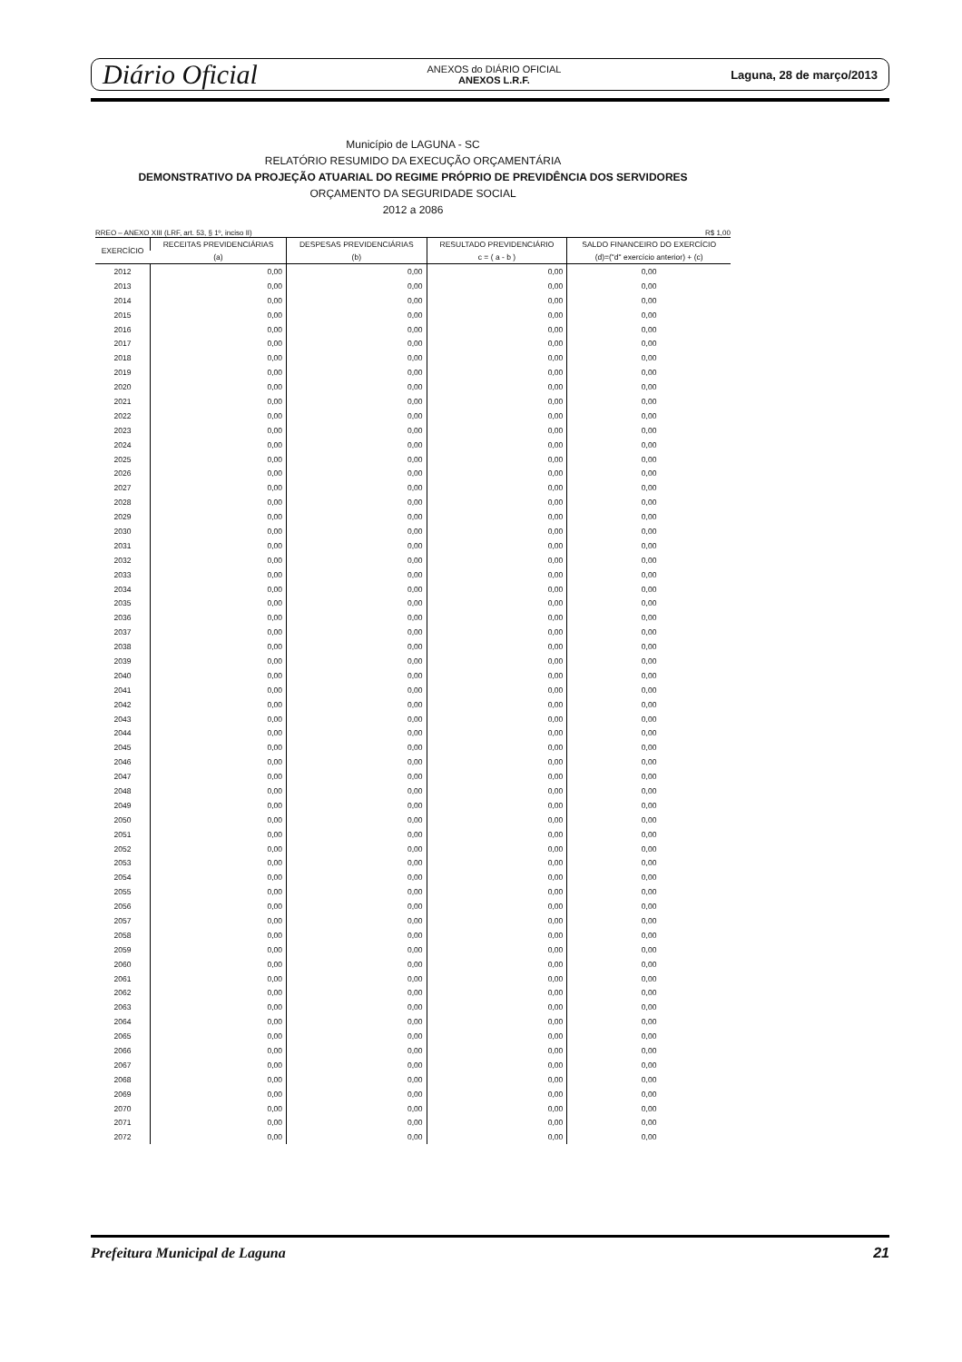Diário Oficial
ANEXOS do DIÁRIO OFICIAL
ANEXOS L.R.F.
Laguna, 28 de março/2013
Município de LAGUNA - SC
RELATÓRIO RESUMIDO DA EXECUÇÃO ORÇAMENTÁRIA
DEMONSTRATIVO DA PROJEÇÃO ATUARIAL DO REGIME PRÓPRIO DE PREVIDÊNCIA DOS SERVIDORES
ORÇAMENTO DA SEGURIDADE SOCIAL
2012 a 2086
RREO – ANEXO XIII (LRF, art. 53, § 1º, inciso II) R$ 1,00
| EXERCÍCIO | RECEITAS PREVIDENCIÁRIAS | DESPESAS PREVIDENCIÁRIAS | RESULTADO PREVIDENCIÁRIO | SALDO FINANCEIRO DO EXERCÍCIO |
| --- | --- | --- | --- | --- |
| | (a) | (b) | c = ( a - b ) | (d)=("d" exercício anterior) + (c) |
| 2012 | 0,00 | 0,00 | 0,00 | 0,00 |
| 2013 | 0,00 | 0,00 | 0,00 | 0,00 |
| 2014 | 0,00 | 0,00 | 0,00 | 0,00 |
| 2015 | 0,00 | 0,00 | 0,00 | 0,00 |
| 2016 | 0,00 | 0,00 | 0,00 | 0,00 |
| 2017 | 0,00 | 0,00 | 0,00 | 0,00 |
| 2018 | 0,00 | 0,00 | 0,00 | 0,00 |
| 2019 | 0,00 | 0,00 | 0,00 | 0,00 |
| 2020 | 0,00 | 0,00 | 0,00 | 0,00 |
| 2021 | 0,00 | 0,00 | 0,00 | 0,00 |
| 2022 | 0,00 | 0,00 | 0,00 | 0,00 |
| 2023 | 0,00 | 0,00 | 0,00 | 0,00 |
| 2024 | 0,00 | 0,00 | 0,00 | 0,00 |
| 2025 | 0,00 | 0,00 | 0,00 | 0,00 |
| 2026 | 0,00 | 0,00 | 0,00 | 0,00 |
| 2027 | 0,00 | 0,00 | 0,00 | 0,00 |
| 2028 | 0,00 | 0,00 | 0,00 | 0,00 |
| 2029 | 0,00 | 0,00 | 0,00 | 0,00 |
| 2030 | 0,00 | 0,00 | 0,00 | 0,00 |
| 2031 | 0,00 | 0,00 | 0,00 | 0,00 |
| 2032 | 0,00 | 0,00 | 0,00 | 0,00 |
| 2033 | 0,00 | 0,00 | 0,00 | 0,00 |
| 2034 | 0,00 | 0,00 | 0,00 | 0,00 |
| 2035 | 0,00 | 0,00 | 0,00 | 0,00 |
| 2036 | 0,00 | 0,00 | 0,00 | 0,00 |
| 2037 | 0,00 | 0,00 | 0,00 | 0,00 |
| 2038 | 0,00 | 0,00 | 0,00 | 0,00 |
| 2039 | 0,00 | 0,00 | 0,00 | 0,00 |
| 2040 | 0,00 | 0,00 | 0,00 | 0,00 |
| 2041 | 0,00 | 0,00 | 0,00 | 0,00 |
| 2042 | 0,00 | 0,00 | 0,00 | 0,00 |
| 2043 | 0,00 | 0,00 | 0,00 | 0,00 |
| 2044 | 0,00 | 0,00 | 0,00 | 0,00 |
| 2045 | 0,00 | 0,00 | 0,00 | 0,00 |
| 2046 | 0,00 | 0,00 | 0,00 | 0,00 |
| 2047 | 0,00 | 0,00 | 0,00 | 0,00 |
| 2048 | 0,00 | 0,00 | 0,00 | 0,00 |
| 2049 | 0,00 | 0,00 | 0,00 | 0,00 |
| 2050 | 0,00 | 0,00 | 0,00 | 0,00 |
| 2051 | 0,00 | 0,00 | 0,00 | 0,00 |
| 2052 | 0,00 | 0,00 | 0,00 | 0,00 |
| 2053 | 0,00 | 0,00 | 0,00 | 0,00 |
| 2054 | 0,00 | 0,00 | 0,00 | 0,00 |
| 2055 | 0,00 | 0,00 | 0,00 | 0,00 |
| 2056 | 0,00 | 0,00 | 0,00 | 0,00 |
| 2057 | 0,00 | 0,00 | 0,00 | 0,00 |
| 2058 | 0,00 | 0,00 | 0,00 | 0,00 |
| 2059 | 0,00 | 0,00 | 0,00 | 0,00 |
| 2060 | 0,00 | 0,00 | 0,00 | 0,00 |
| 2061 | 0,00 | 0,00 | 0,00 | 0,00 |
| 2062 | 0,00 | 0,00 | 0,00 | 0,00 |
| 2063 | 0,00 | 0,00 | 0,00 | 0,00 |
| 2064 | 0,00 | 0,00 | 0,00 | 0,00 |
| 2065 | 0,00 | 0,00 | 0,00 | 0,00 |
| 2066 | 0,00 | 0,00 | 0,00 | 0,00 |
| 2067 | 0,00 | 0,00 | 0,00 | 0,00 |
| 2068 | 0,00 | 0,00 | 0,00 | 0,00 |
| 2069 | 0,00 | 0,00 | 0,00 | 0,00 |
| 2070 | 0,00 | 0,00 | 0,00 | 0,00 |
| 2071 | 0,00 | 0,00 | 0,00 | 0,00 |
| 2072 | 0,00 | 0,00 | 0,00 | 0,00 |
Prefeitura Municipal de Laguna 21